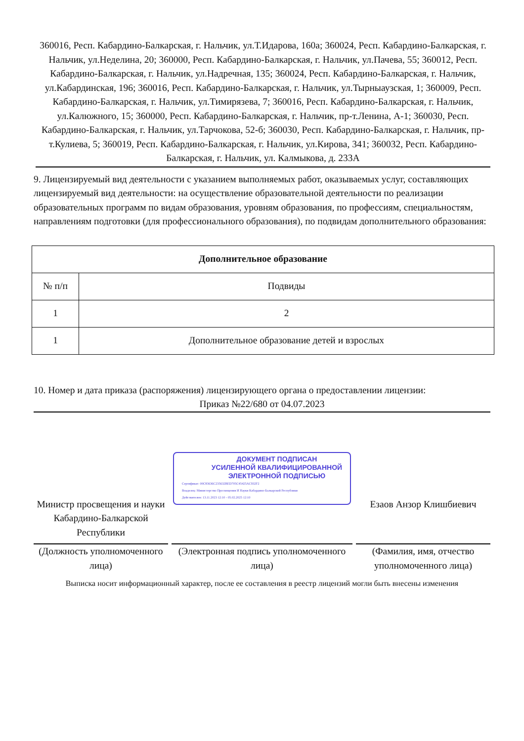360016, Респ. Кабардино-Балкарская, г. Нальчик, ул.Т.Идарова, 160а; 360024, Респ. Кабардино-Балкарская, г. Нальчик, ул.Неделина, 20; 360000, Респ. Кабардино-Балкарская, г. Нальчик, ул.Пачева, 55; 360012, Респ. Кабардино-Балкарская, г. Нальчик, ул.Надречная, 135; 360024, Респ. Кабардино-Балкарская, г. Нальчик, ул.Кабардинская, 196; 360016, Респ. Кабардино-Балкарская, г. Нальчик, ул.Тырныаузская, 1; 360009, Респ. Кабардино-Балкарская, г. Нальчик, ул.Тимирязева, 7; 360016, Респ. Кабардино-Балкарская, г. Нальчик, ул.Калюжного, 15; 360000, Респ. Кабардино-Балкарская, г. Нальчик, пр-т.Ленина, А-1; 360030, Респ. Кабардино-Балкарская, г. Нальчик, ул.Тарчокова, 52-б; 360030, Респ. Кабардино-Балкарская, г. Нальчик, пр-т.Кулиева, 5; 360019, Респ. Кабардино-Балкарская, г. Нальчик, ул.Кирова, 341; 360032, Респ. Кабардино-Балкарская, г. Нальчик, ул. Калмыкова, д. 233А
9. Лицензируемый вид деятельности с указанием выполняемых работ, оказываемых услуг, составляющих лицензируемый вид деятельности: на осуществление образовательной деятельности по реализации образовательных программ по видам образования, уровням образования, по профессиям, специальностям, направлениям подготовки (для профессионального образования), по подвидам дополнительного образования:
| Дополнительное образование | |
| --- | --- |
| № п/п | Подвиды |
| 1 | 2 |
| 1 | Дополнительное образование детей и взрослых |
10. Номер и дата приказа (распоряжения) лицензирующего органа о предоставлении лицензии:
Приказ №22/680 от 04.07.2023
Министр просвещения и науки Кабардино-Балкарской Республики
ДОКУМЕНТ ПОДПИСАН
УСИЛЕННОЙ КВАЛИФИЦИРОВАННОЙ
ЭЛЕКТРОННОЙ ПОДПИСЬЮ
Сертификат: 00C83636C235632BED705C45425AC932F2
Владелец: Министерство Просвещения И Науки Кабардино-Балкарской Республики
Действителен: 13.11.2023 12:10 - 05.02.2025 12:10
Езаов Анзор Клишбиевич
(Должность уполномоченного лица)
(Электронная подпись уполномоченного лица)
(Фамилия, имя, отчество уполномоченного лица)
Выписка носит информационный характер, после ее составления в реестр лицензий могли быть внесены изменения